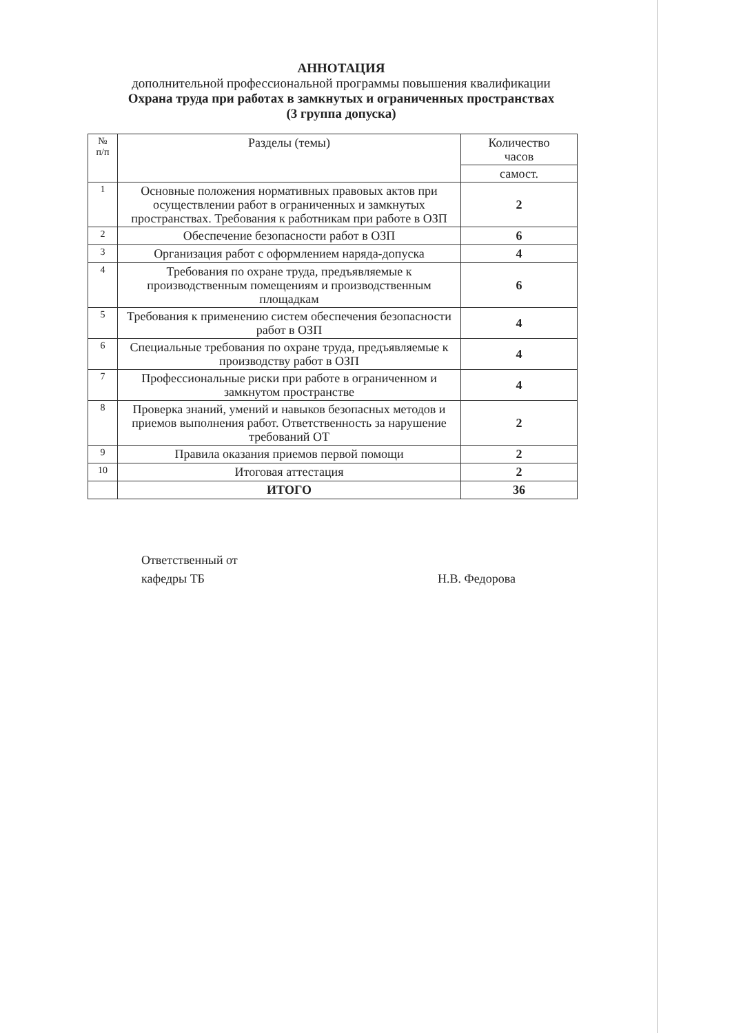АННОТАЦИЯ
дополнительной профессиональной программы повышения квалификации
Охрана труда при работах в замкнутых и ограниченных пространствах
(3 группа допуска)
| № п/п | Разделы (темы) | Количество часов |
| --- | --- | --- |
| | | самост. |
| 1 | Основные положения нормативных правовых актов при осуществлении работ в ограниченных и замкнутых пространствах. Требования к работникам при работе в ОЗП | 2 |
| 2 | Обеспечение безопасности работ в ОЗП | 6 |
| 3 | Организация работ с оформлением наряда-допуска | 4 |
| 4 | Требования по охране труда, предъявляемые к производственным помещениям и производственным площадкам | 6 |
| 5 | Требования к применению систем обеспечения безопасности работ в ОЗП | 4 |
| 6 | Специальные требования по охране труда, предъявляемые к производству работ в ОЗП | 4 |
| 7 | Профессиональные риски при работе в ограниченном и замкнутом пространстве | 4 |
| 8 | Проверка знаний, умений и навыков безопасных методов и приемов выполнения работ. Ответственность за нарушение требований ОТ | 2 |
| 9 | Правила оказания приемов первой помощи | 2 |
| 10 | Итоговая аттестация | 2 |
| | ИТОГО | 36 |
Ответственный от
кафедры ТБ
Н.В. Федорова